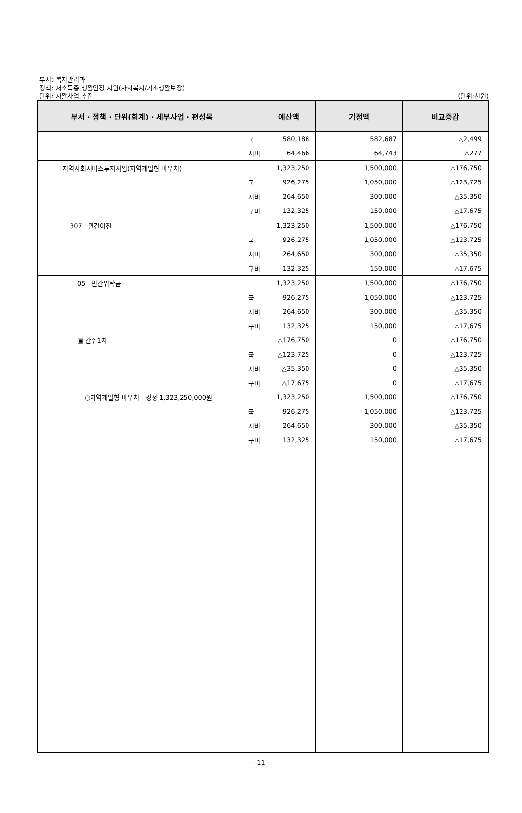부서: 복지관리과
정책: 저소득층 생활안정 지원(사회복지/기초생활보장)
단위: 자활사업 추진
(단위:천원)
| 부서 · 정책 · 단위(회계) · 세부사업 · 편성목 | | 예산액 | 기정액 | 비교증감 |
| --- | --- | --- | --- | --- |
| | 국 | 580,188 | 582,687 | △2,499 |
| | 시비 | 64,466 | 64,743 | △277 |
| 지역사회서비스투자사업(지역개발형 바우처) | | 1,323,250 | 1,500,000 | △176,750 |
| | 국 | 926,275 | 1,050,000 | △123,725 |
| | 시비 | 264,650 | 300,000 | △35,350 |
| | 구비 | 132,325 | 150,000 | △17,675 |
| 307 민간이전 | | 1,323,250 | 1,500,000 | △176,750 |
| | 국 | 926,275 | 1,050,000 | △123,725 |
| | 시비 | 264,650 | 300,000 | △35,350 |
| | 구비 | 132,325 | 150,000 | △17,675 |
| 05 민간위탁금 | | 1,323,250 | 1,500,000 | △176,750 |
| | 국 | 926,275 | 1,050,000 | △123,725 |
| | 시비 | 264,650 | 300,000 | △35,350 |
| | 구비 | 132,325 | 150,000 | △17,675 |
| ▣ 간주1차 | | △176,750 | 0 | △176,750 |
| | 국 | △123,725 | 0 | △123,725 |
| | 시비 | △35,350 | 0 | △35,350 |
| | 구비 | △17,675 | 0 | △17,675 |
| ○지역개발형 바우처 경정 1,323,250,000원 | | 1,323,250 | 1,500,000 | △176,750 |
| | 국 | 926,275 | 1,050,000 | △123,725 |
| | 시비 | 264,650 | 300,000 | △35,350 |
| | 구비 | 132,325 | 150,000 | △17,675 |
- 11 -